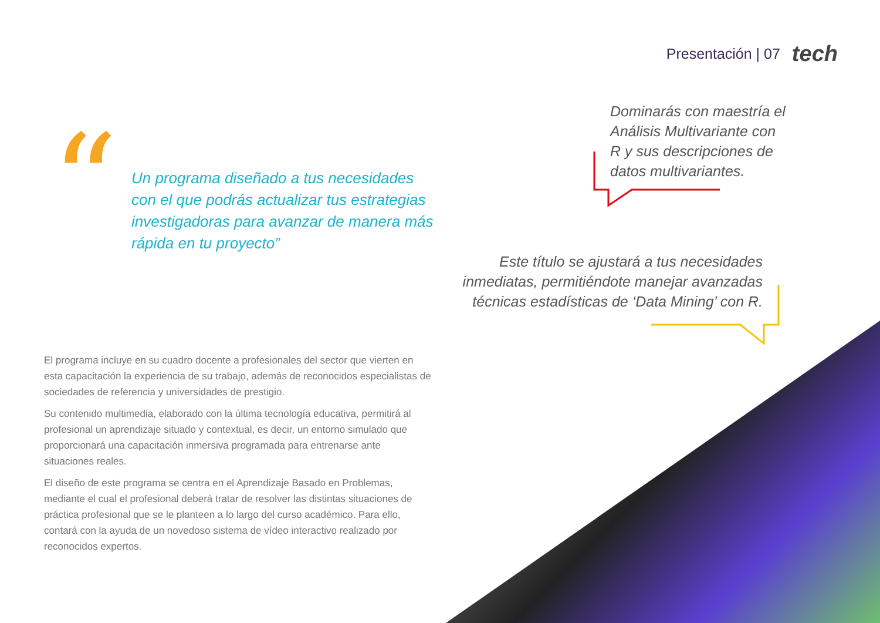Presentación | 07 tech
“
Un programa diseñado a tus necesidades con el que podrás actualizar tus estrategias investigadoras para avanzar de manera más rápida en tu proyecto”
Dominarás con maestría el Análisis Multivariante con R y sus descripciones de datos multivariantes.
Este título se ajustará a tus necesidades inmediatas, permitiéndote manejar avanzadas técnicas estadísticas de ‘Data Mining’ con R.
El programa incluye en su cuadro docente a profesionales del sector que vierten en esta capacitación la experiencia de su trabajo, además de reconocidos especialistas de sociedades de referencia y universidades de prestigio.
Su contenido multimedia, elaborado con la última tecnología educativa, permitirá al profesional un aprendizaje situado y contextual, es decir, un entorno simulado que proporcionará una capacitación inmersiva programada para entrenarse ante situaciones reales.
El diseño de este programa se centra en el Aprendizaje Basado en Problemas, mediante el cual el profesional deberá tratar de resolver las distintas situaciones de práctica profesional que se le planteen a lo largo del curso académico. Para ello, contará con la ayuda de un novedoso sistema de vídeo interactivo realizado por reconocidos expertos.